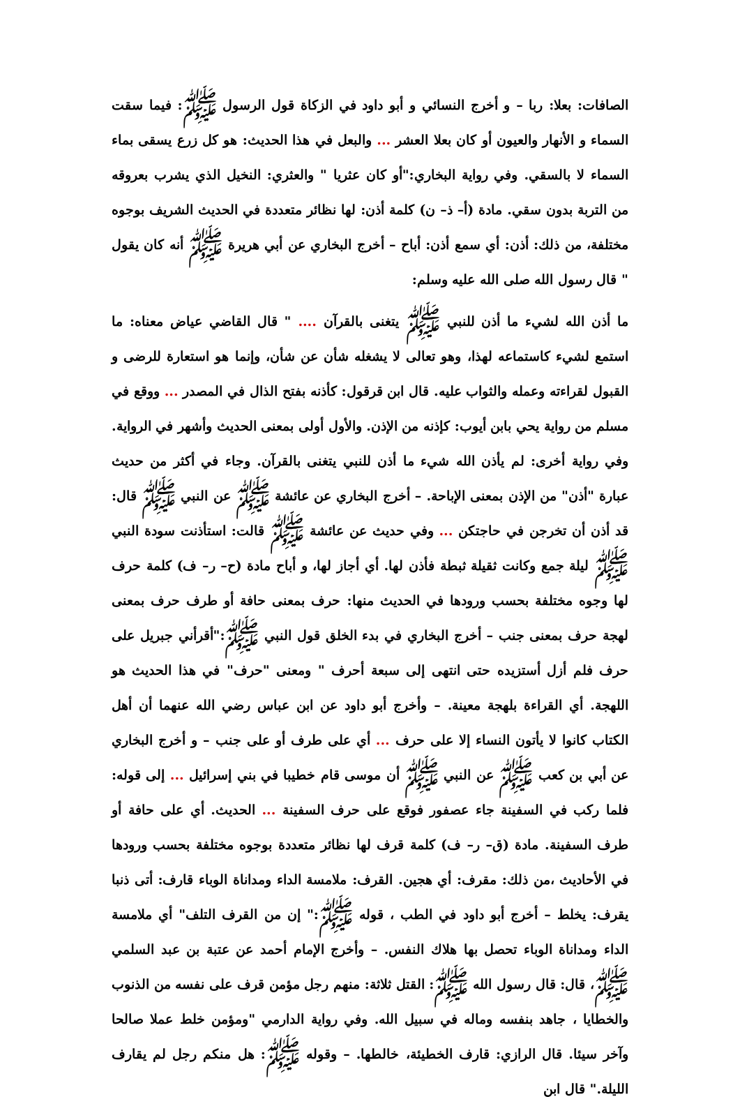الصافات: بعلا: ربا – و أخرج النسائي و أبو داود في الزكاة قول الرسول ﷺ: فيما سقت السماء و الأنهار والعيون أو كان بعلا العشر ... والبعل في هذا الحديث: هو كل زرع يسقى بماء السماء لا بالسقي. وفي رواية البخاري:"أو كان عثريا " والعثري: النخيل الذي يشرب بعروقه من التربة بدون سقي. مادة (أ– ذ– ن) كلمة أذن: لها نظائر متعددة في الحديث الشريف بوجوه مختلفة، من ذلك: أذن: أي سمع أذن: أباح – أخرج البخاري عن أبي هريرة ﷺ أنه كان يقول " قال رسول الله صلى الله عليه وسلم:
ما أذن الله لشيء ما أذن للنبي ﷺ يتغنى بالقرآن .... " قال القاضي عياض معناه: ما استمع لشيء كاستماعه لهذا، وهو تعالى لا يشغله شأن عن شأن، وإنما هو استعارة للرضى و القبول لقراءته وعمله والثواب عليه. قال ابن قرقول: كأذنه بفتح الذال في المصدر ... ووقع في مسلم من رواية يحي بابن أيوب: كإذنه من الإذن. والأول أولى بمعنى الحديث وأشهر في الرواية. وفي رواية أخرى: لم يأذن الله شيء ما أذن للنبي يتغنى بالقرآن. وجاء في أكثر من حديث عبارة "أذن" من الإذن بمعنى الإباحة. – أخرج البخاري عن عائشة ﷺ عن النبي ﷺ قال: قد أذن أن تخرجن في حاجتكن ... وفي حديث عن عائشة ﷺ قالت: استأذنت سودة النبي ﷺ ليلة جمع وكانت ثقيلة ثبطة فأذن لها. أي أجاز لها، و أباح مادة (ح– ر– ف) كلمة حرف لها وجوه مختلفة بحسب ورودها في الحديث منها: حرف بمعنى حافة أو طرف حرف بمعنى لهجة حرف بمعنى جنب – أخرج البخاري في بدء الخلق قول النبي ﷺ:"أقرأني جبريل على حرف فلم أزل أستزيده حتى انتهى إلى سبعة أحرف " ومعنى "حرف" في هذا الحديث هو اللهجة. أي القراءة بلهجة معينة. – وأخرج أبو داود عن ابن عباس رضي الله عنهما أن أهل الكتاب كانوا لا يأتون النساء إلا على حرف ... أي على طرف أو على جنب – و أخرج البخاري عن أبي بن كعب ﷺ عن النبي ﷺ أن موسى قام خطيبا في بني إسرائيل ... إلى قوله: فلما ركب في السفينة جاء عصفور فوقع على حرف السفينة ... الحديث. أي على حافة أو طرف السفينة. مادة (ق– ر– ف) كلمة قرف لها نظائر متعددة بوجوه مختلفة بحسب ورودها في الأحاديث ،من ذلك: مقرف: أي هجين. القرف: ملامسة الداء ومداناة الوباء قارف: أتى ذنبا يقرف: يخلط – أخرج أبو داود في الطب ، قوله ﷺ:" إن من القرف التلف" أي ملامسة الداء ومداناة الوباء تحصل بها هلاك النفس. – وأخرج الإمام أحمد عن عتبة بن عبد السلمي ﷺ، قال: قال رسول الله ﷺ: القتل ثلاثة: منهم رجل مؤمن قرف على نفسه من الذنوب والخطايا ، جاهد بنفسه وماله في سبيل الله. وفي رواية الدارمي "ومؤمن خلط عملا صالحا وآخر سيئا. قال الرازي: قارف الخطيئة، خالطها. – وقوله ﷺ: هل منكم رجل لم يقارف الليلة." قال ابن